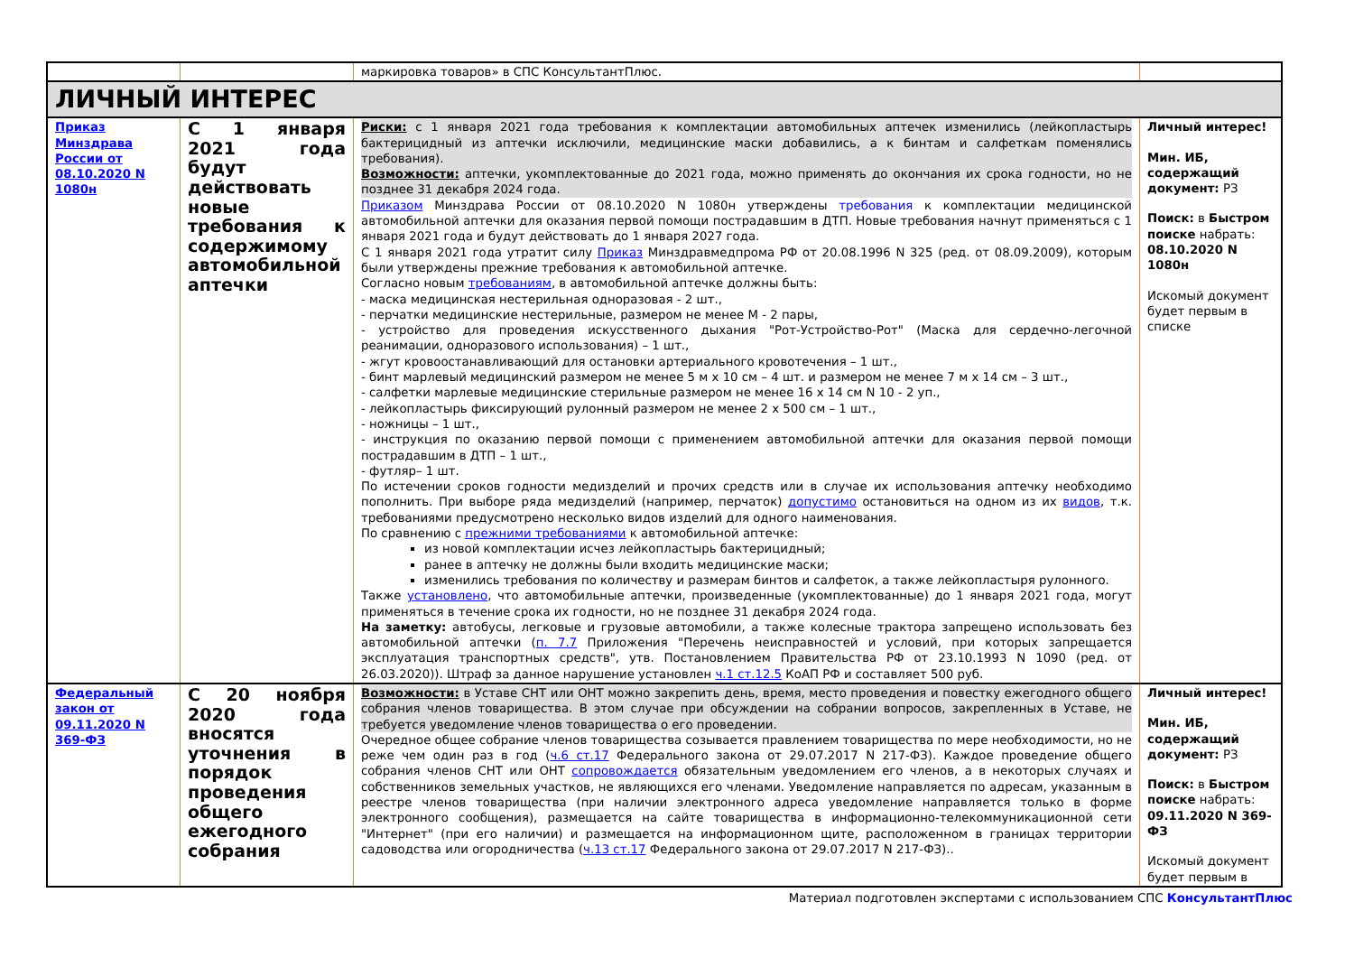| | | маркировка товаров» в СПС КонсультантПлюс. | |
| ЛИЧНЫЙ ИНТЕРЕС | | | |
| Приказ Минздрава России от 08.10.2020 N 1080н | С 1 января 2021 года будут действовать новые требования к содержимому автомобильной аптечки | Риски: с 1 января 2021 года требования к комплектации автомобильных аптечек изменились (лейкопластырь бактерицидный из аптечки исключили, медицинские маски добавились, а к бинтам и салфеткам поменялись требования). Возможности: аптечки, укомплектованные до 2021 года, можно применять до окончания их срока годности, но не позднее 31 декабря 2024 года. Приказом Минздрава России от 08.10.2020 N 1080н утверждены требования к комплектации медицинской автомобильной аптечки для оказания первой помощи пострадавшим в ДТП. Новые требования начнут применяться с 1 января 2021 года и будут действовать до 1 января 2027 года. С 1 января 2021 года утратит силу Приказ Минздравмедпрома РФ от 20.08.1996 N 325 (ред. от 08.09.2009), которым были утверждены прежние требования к автомобильной аптечке. Согласно новым требованиям , в автомобильной аптечке должны быть: - маска медицинская нестерильная одноразовая - 2 шт., - перчатки медицинские нестерильные, размером не менее M - 2 пары, - устройство для проведения искусственного дыхания "Рот-Устройство-Рот" (Маска для сердечно-легочной реанимации, одноразового использования) – 1 шт., - жгут кровоостанавливающий для остановки артериального кровотечения – 1 шт., - бинт марлевый медицинский размером не менее 5 м x 10 см – 4 шт. и размером не менее 7 м x 14 см – 3 шт., - салфетки марлевые медицинские стерильные размером не менее 16 x 14 см N 10 - 2 уп., - лейкопластырь фиксирующий рулонный размером не менее 2 x 500 см – 1 шт., - ножницы – 1 шт., - инструкция по оказанию первой помощи с применением автомобильной аптечки для оказания первой помощи пострадавшим в ДТП – 1 шт., - футляр– 1 шт. По истечении сроков годности медизделий и прочих средств или в случае их использования аптечку необходимо пополнить. При выборе ряда медизделий (например, перчаток) допустимо остановиться на одном из их видов , т.к. требованиями предусмотрено несколько видов изделий для одного наименования. По сравнению с прежними требованиями к автомобильной аптечке: из новой комплектации исчез лейкопластырь бактерицидный; ранее в аптечку не должны были входить медицинские маски; изменились требования по количеству и размерам бинтов и салфеток, а также лейкопластыря рулонного. Также установлено , что автомобильные аптечки, произведенные (укомплектованные) до 1 января 2021 года, могут применяться в течение срока их годности, но не позднее 31 декабря 2024 года. На заметку: автобусы, легковые и грузовые автомобили, а также колесные трактора запрещено использовать без автомобильной аптечки ( п. 7.7 Приложения "Перечень неисправностей и условий, при которых запрещается эксплуатация транспортных средств", утв. Постановлением Правительства РФ от 23.10.1993 N 1090 (ред. от 26.03.2020)). Штраф за данное нарушение установлен ч.1 ст.12.5 КоАП РФ и составляет 500 руб. | Личный интерес! Мин. ИБ, содержащий документ: РЗ Поиск: в Быстром поиске набрать: 08.10.2020 N 1080н Искомый документ будет первым в списке |
| Федеральный закон от 09.11.2020 N 369-ФЗ | С 20 ноября 2020 года вносятся уточнения в порядок проведения общего ежегодного собрания | Возможности: в Уставе СНТ или ОНТ можно закрепить день, время, место проведения и повестку ежегодного общего собрания членов товарищества. В этом случае при обсуждении на собрании вопросов, закрепленных в Уставе, не требуется уведомление членов товарищества о его проведении. Очередное общее собрание членов товарищества созывается правлением товарищества по мере необходимости, но не реже чем один раз в год ( ч.6 ст.17 Федерального закона от 29.07.2017 N 217-ФЗ). Каждое проведение общего собрания членов СНТ или ОНТ сопровождается обязательным уведомлением его членов, а в некоторых случаях и собственников земельных участков, не являющихся его членами. Уведомление направляется по адресам, указанным в реестре членов товарищества (при наличии электронного адреса уведомление направляется только в форме электронного сообщения), размещается на сайте товарищества в информационно-телекоммуникационной сети "Интернет" (при его наличии) и размещается на информационном щите, расположенном в границах территории садоводства или огородничества ( ч.13 ст.17 Федерального закона от 29.07.2017 N 217-ФЗ).. | Личный интерес! Мин. ИБ, содержащий документ: РЗ Поиск: в Быстром поиске набрать: 09.11.2020 N 369-ФЗ Искомый документ будет первым в |
Материал подготовлен экспертами с использованием СПС КонсультантПлюс